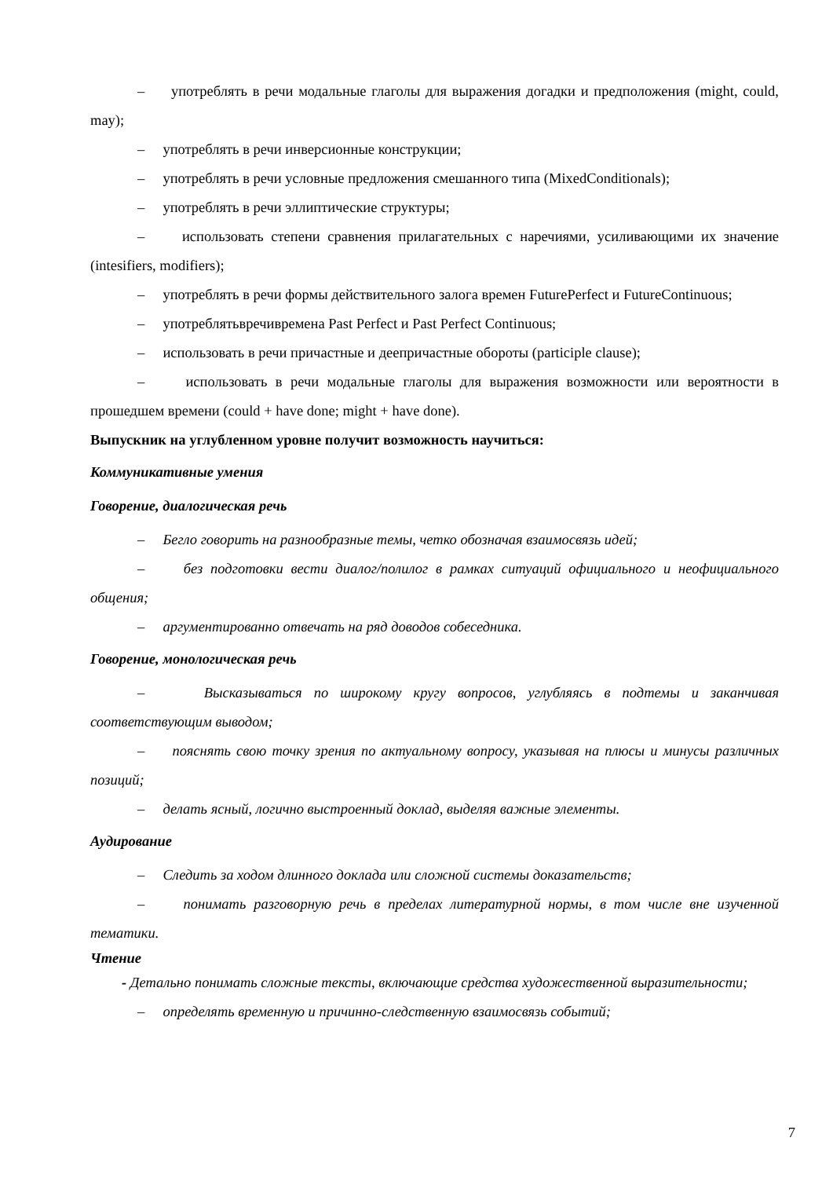– употреблять в речи модальные глаголы для выражения догадки и предположения (might, could, may);
– употреблять в речи инверсионные конструкции;
– употреблять в речи условные предложения смешанного типа (MixedConditionals);
– употреблять в речи эллиптические структуры;
– использовать степени сравнения прилагательных с наречиями, усиливающими их значение (intesifiers, modifiers);
– употреблять в речи формы действительного залога времен FuturePerfect и FutureContinuous;
– употреблятьвречивремена Past Perfect и Past Perfect Continuous;
– использовать в речи причастные и деепричастные обороты (participle clause);
– использовать в речи модальные глаголы для выражения возможности или вероятности в прошедшем времени (could + have done; might + have done).
Выпускник на углубленном уровне получит возможность научиться:
Коммуникативные умения
Говорение, диалогическая речь
– Бегло говорить на разнообразные темы, четко обозначая взаимосвязь идей;
– без подготовки вести диалог/полилог в рамках ситуаций официального и неофициального общения;
– аргументированно отвечать на ряд доводов собеседника.
Говорение, монологическая речь
– Высказываться по широкому кругу вопросов, углубляясь в подтемы и заканчивая соответствующим выводом;
– пояснять свою точку зрения по актуальному вопросу, указывая на плюсы и минусы различных позиций;
– делать ясный, логично выстроенный доклад, выделяя важные элементы.
Аудирование
– Следить за ходом длинного доклада или сложной системы доказательств;
– понимать разговорную речь в пределах литературной нормы, в том числе вне изученной тематики.
Чтение
- Детально понимать сложные тексты, включающие средства художественной выразительности;
– определять временную и причинно-следственную взаимосвязь событий;
7